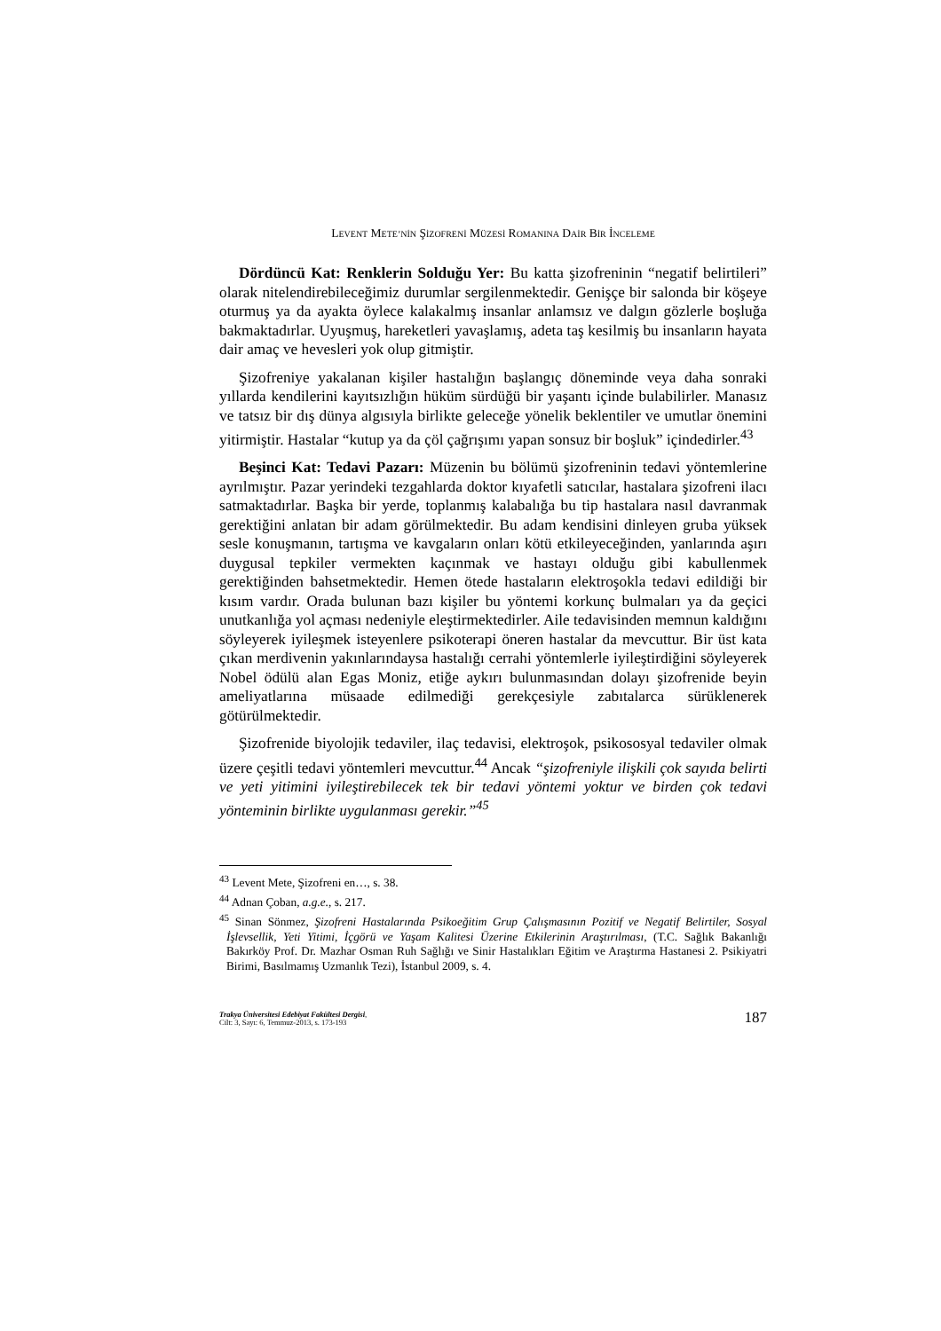LEVENT METE’NİN ŞİZOFRENİ MÜZESİ ROMANINA DAİR BİR İNCELEME
Dördüncü Kat: Renklerin Solduğu Yer: Bu katta şizofreninin “negatif belirtileri” olarak nitelendirebileceğimiz durumlar sergilenmektedir. Genişçe bir salonda bir köşeye oturmuş ya da ayakta öylece kalakalmış insanlar anlamsız ve dalgın gözlerle boşluğa bakmaktadırlar. Uyuşmuş, hareketleri yavaşlamış, adeta taş kesilmiş bu insanların hayata dair amaç ve hevesleri yok olup gitmiştir.
Şizofreniye yakalanan kişiler hastalığın başlangıç döneminde veya daha sonraki yıllarda kendilerini kayıtsızlığın hüküm sürdüğü bir yaşantı içinde bulabilirler. Manasız ve tatsız bir dış dünya algısıyla birlikte geleceğe yönelik beklentiler ve umutlar önemini yitirmiştir. Hastalar “kutup ya da çöl çağrışımı yapan sonsuz bir boşluk” içindedirler.<sup>43</sup>
Beşinci Kat: Tedavi Pazarı: Müzenin bu bölümü şizofreninin tedavi yöntemlerine ayrılmıştır. Pazar yerindeki tezgahlarda doktor kıyafetli satıcılar, hastalara şizofreni ilacı satmaktadırlar. Başka bir yerde, toplanmış kalabalığa bu tip hastalara nasıl davranmak gerektiğini anlatan bir adam görülmektedir. Bu adam kendisini dinleyen gruba yüksek sesle konuşmanın, tartışma ve kavgaların onları kötü etkileyeceğinden, yanlarında aşırı duygusal tepkiler vermekten kaçınmak ve hastayı olduğu gibi kabullenmek gerektiğinden bahsetmektedir. Hemen ötede hastaların elektroşokla tedavi edildiği bir kısım vardır. Orada bulunan bazı kişiler bu yöntemi korkunç bulmaları ya da geçici unutkanlığa yol açması nedeniyle eleştirmektedirler. Aile tedavisinden memnun kaldığını söyleyerek iyileşmek isteyenlere psikoterapi öneren hastalar da mevcuttur. Bir üst kata çıkan merdivenin yakınlarındaysa hastalığı cerrahi yöntemlerle iyileştirdiğini söyleyerek Nobel ödülü alan Egas Moniz, etiğe aykırı bulunmasından dolayı şizofrenide beyin ameliyatlarına müsaade edilmediği gerekçesiyle zabıtalarca sürüklenerek götürülmektedir.
Şizofrenide biyolojik tedaviler, ilaç tedavisi, elektroşok, psikososyal tedaviler olmak üzere çeşitli tedavi yöntemleri mevcuttur.<sup>44</sup> Ancak “şizofreniyle ilişkili çok sayıda belirti ve yeti yitimini iyileştirebilecek tek bir tedavi yöntemi yoktur ve birden çok tedavi yönteminin birlikte uygulanması gerekir.”<sup>45</sup>
<sup>43</sup> Levent Mete, Şizofreni en…, s. 38.
<sup>44</sup> Adnan Çoban, a.g.e., s. 217.
<sup>45</sup> Sinan Sönmez, Şizofreni Hastalarında Psikoeğitim Grup Çalışmasının Pozitif ve Negatif Belirtiler, Sosyal İşlevsellik, Yeti Yitimi, İçgörü ve Yaşam Kalitesi Üzerine Etkilerinin Araştırılması, (T.C. Sağlık Bakanlığı Bakırköy Prof. Dr. Mazhar Osman Ruh Sağlığı ve Sinir Hastalıkları Eğitim ve Araştırma Hastanesi 2. Psikiyatri Birimi, Basılmamış Uzmanlık Tezi), İstanbul 2009, s. 4.
Trakya Üniversitesi Edebiyat Fakültesi Dergisi,
Cilt: 3, Sayı: 6, Temmuz-2013, s. 173-193
187